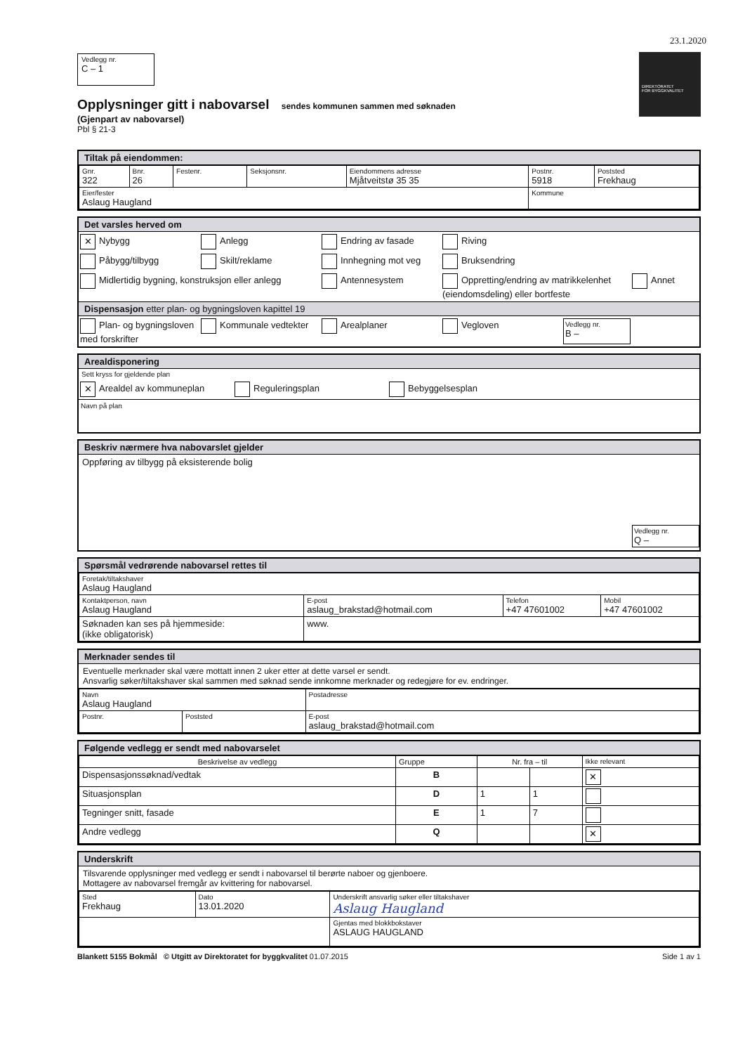23.1.2020
DIREKTORATET
FOR BYGGKVALITET
Vedlegg nr.
C – 1
Opplysninger gitt i nabovarsel sendes kommunen sammen med søknaden
(Gjenpart av nabovarsel)
Pbl § 21-3
Tiltak på eiendommen:
| Gnr. 322 | Bnr. 26 | Festenr. | Seksjonsnr. | Eiendommens adresse Mjåtveitstø 35 35 | Postnr. 5918 | Poststed Frekhaug |
| Eier/fester Aslaug Haugland | | | | | Kommune | |
Det varsles herved om
✕ Nybygg Anlegg Endring av fasade Riving
Påbygg/tilbygg Skilt/reklame Innhegning mot veg Bruksendring
Midlertidig bygning, konstruksjon eller anlegg Antennesystem Oppretting/endring av matrikkelenhet (eiendomsdeling) eller bortfeste Annet
Dispensasjon etter plan- og bygningsloven kapittel 19
Plan- og bygningsloven med forskrifter Kommunale vedtekter Arealplaner Vegloven Vedlegg nr.
B –
Arealdisponering
Sett kryss for gjeldende plan
✕ Arealdel av kommuneplan Reguleringsplan Bebyggelsesplan
Navn på plan
Beskriv nærmere hva nabovarslet gjelder
Oppføring av tilbygg på eksisterende bolig
Vedlegg nr.
Q –
Spørsmål vedrørende nabovarsel rettes til
| Foretak/tiltakshaver Aslaug Haugland | | | |
| Kontaktperson, navn Aslaug Haugland | E-post aslaug_brakstad@hotmail.com | Telefon +47 47601002 | Mobil +47 47601002 |
| Søknaden kan ses på hjemmeside: (ikke obligatorisk) | www. | | |
Merknader sendes til
Eventuelle merknader skal være mottatt innen 2 uker etter at dette varsel er sendt.
Ansvarlig søker/tiltakshaver skal sammen med søknad sende innkomne merknader og redegjøre for ev. endringer.
| Navn Aslaug Haugland | | Postadresse |
| Postnr. | Poststed | E-post aslaug_brakstad@hotmail.com |
Følgende vedlegg er sendt med nabovarselet
| Beskrivelse av vedlegg | Gruppe | Nr. fra – til | | Ikke relevant |
| --- | --- | --- | --- | --- |
| Dispensasjonssøknad/vedtak | B | | | ✕ |
| Situasjonsplan | D | 1 | 1 | |
| Tegninger snitt, fasade | E | 1 | 7 | |
| Andre vedlegg | Q | | | ✕ |
Underskrift
Tilsvarende opplysninger med vedlegg er sendt i nabovarsel til berørte naboer og gjenboere.
Mottagere av nabovarsel fremgår av kvittering for nabovarsel.
| Sted Frekhaug | Dato 13.01.2020 | Underskrift ansvarlig søker eller tiltakshaver Aslaug Haugland |
| | | Gjentas med blokkbokstaver ASLAUG HAUGLAND |
Blankett 5155 Bokmål © Utgitt av Direktoratet for byggkvalitet 01.07.2015 Side 1 av 1